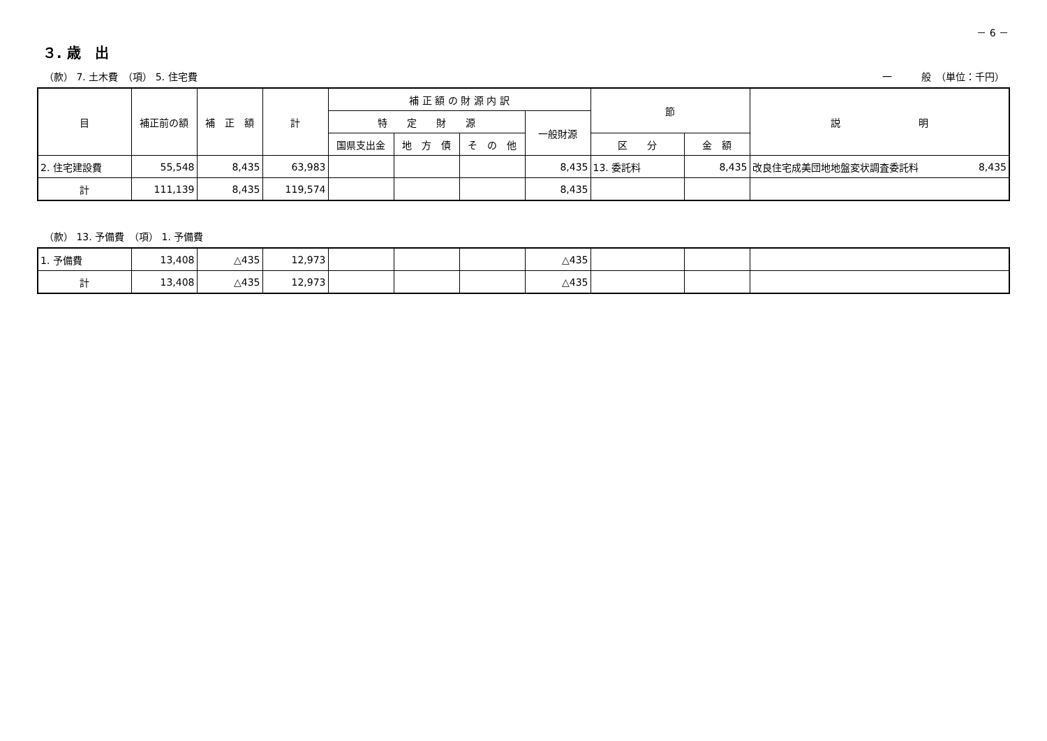－ 6 －
３. 歳　出
（款） 7. 土木費　（項） 5. 住宅費 一　　　般　（単位：千円）
| 目 | 補正前の額 | 補 正 額 | 計 | 補 正 額 の 財 源 内 訳 | | | | 節 | | 説 明 |
| --- | --- | --- | --- | --- | --- | --- | --- | --- | --- | --- |
| | | | | 特 定 財 源 | | | 一般財源 | | | |
| | | | | 国県支出金 | 地 方 債 | そ の 他 | | 区 分 | 金 額 | |
| 2. 住宅建設費 | 55,548 | 8,435 | 63,983 | | | | 8,435 | 13. 委託料 | 8,435 | 改良住宅成美団地地盤変状調査委託料 8,435 |
| 計 | 111,139 | 8,435 | 119,574 | | | | 8,435 | | | |
（款） 13. 予備費　（項） 1. 予備費
| 1. 予備費 | 13,408 | △435 | 12,973 | | | | △435 | | | |
| 計 | 13,408 | △435 | 12,973 | | | | △435 | | | |